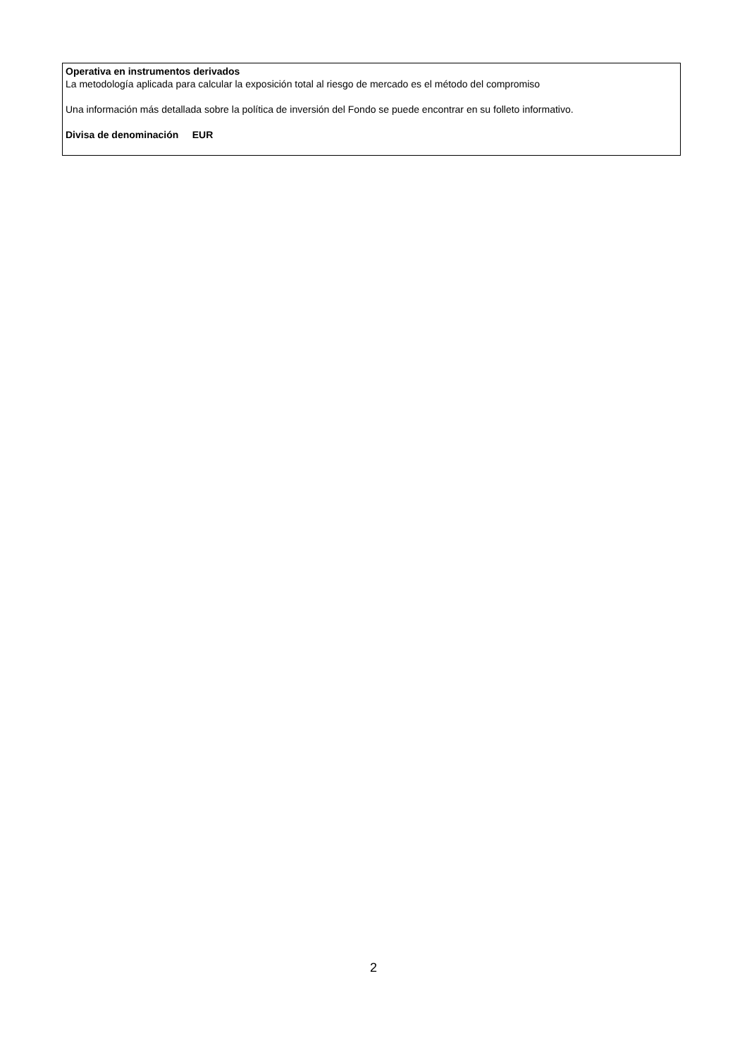Operativa en instrumentos derivados
La metodología aplicada para calcular la exposición total al riesgo de mercado es el método del compromiso
Una información más detallada sobre la política de inversión del Fondo se puede encontrar en su folleto informativo.
Divisa de denominación EUR
2